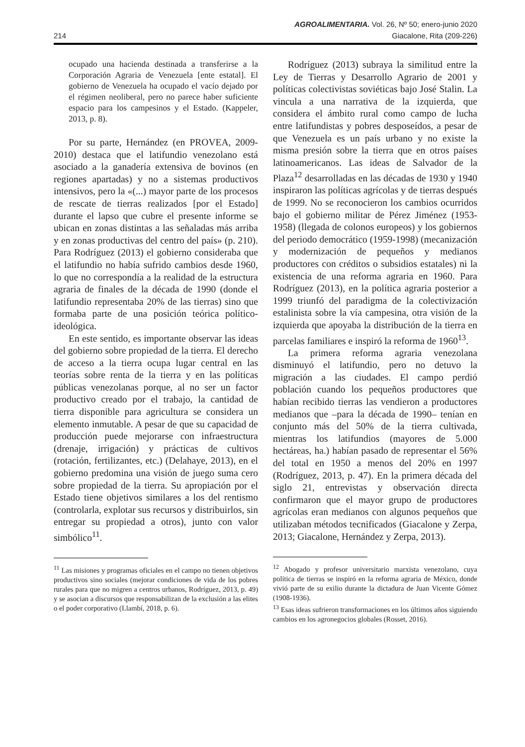AGROALIMENTARIA. Vol. 26, Nº 50; enero-junio 2020
214 Giacalone, Rita (209-226)
ocupado una hacienda destinada a transferirse a la Corporación Agraria de Venezuela [ente estatal]. El gobierno de Venezuela ha ocupado el vacío dejado por el régimen neoliberal, pero no parece haber suficiente espacio para los campesinos y el Estado. (Kappeler, 2013, p. 8).
Por su parte, Hernández (en PROVEA, 2009-2010) destaca que el latifundio venezolano está asociado a la ganadería extensiva de bovinos (en regiones apartadas) y no a sistemas productivos intensivos, pero la «(...) mayor parte de los procesos de rescate de tierras realizados [por el Estado] durante el lapso que cubre el presente informe se ubican en zonas distintas a las señaladas más arriba y en zonas productivas del centro del país» (p. 210). Para Rodríguez (2013) el gobierno consideraba que el latifundio no había sufrido cambios desde 1960, lo que no correspondía a la realidad de la estructura agraria de finales de la década de 1990 (donde el latifundio representaba 20% de las tierras) sino que formaba parte de una posición teórica político-ideológica.
En este sentido, es importante observar las ideas del gobierno sobre propiedad de la tierra. El derecho de acceso a la tierra ocupa lugar central en las teorías sobre renta de la tierra y en las políticas públicas venezolanas porque, al no ser un factor productivo creado por el trabajo, la cantidad de tierra disponible para agricultura se considera un elemento inmutable. A pesar de que su capacidad de producción puede mejorarse con infraestructura (drenaje, irrigación) y prácticas de cultivos (rotación, fertilizantes, etc.) (Delahaye, 2013), en el gobierno predomina una visión de juego suma cero sobre propiedad de la tierra. Su apropiación por el Estado tiene objetivos similares a los del rentismo (controlarla, explotar sus recursos y distribuirlos, sin entregar su propiedad a otros), junto con valor simbólico<sup>11</sup>.
<sup>11</sup> Las misiones y programas oficiales en el campo no tienen objetivos productivos sino sociales (mejorar condiciones de vida de los pobres rurales para que no migren a centros urbanos, Rodríguez, 2013, p. 49) y se asocian a discursos que responsabilizan de la exclusión a las elites o el poder corporativo (Llambí, 2018, p. 6).
Rodríguez (2013) subraya la similitud entre la Ley de Tierras y Desarrollo Agrario de 2001 y políticas colectivistas soviéticas bajo José Stalin. La vincula a una narrativa de la izquierda, que considera el ámbito rural como campo de lucha entre latifundistas y pobres desposeídos, a pesar de que Venezuela es un país urbano y no existe la misma presión sobre la tierra que en otros países latinoamericanos. Las ideas de Salvador de la Plaza<sup>12</sup> desarrolladas en las décadas de 1930 y 1940 inspiraron las políticas agrícolas y de tierras después de 1999. No se reconocieron los cambios ocurridos bajo el gobierno militar de Pérez Jiménez (1953-1958) (llegada de colonos europeos) y los gobiernos del periodo democrático (1959-1998) (mecanización y modernización de pequeños y medianos productores con créditos o subsidios estatales) ni la existencia de una reforma agraria en 1960. Para Rodríguez (2013), en la política agraria posterior a 1999 triunfó del paradigma de la colectivización estalinista sobre la vía campesina, otra visión de la izquierda que apoyaba la distribución de la tierra en parcelas familiares e inspiró la reforma de 1960<sup>13</sup>.
La primera reforma agraria venezolana disminuyó el latifundio, pero no detuvo la migración a las ciudades. El campo perdió población cuando los pequeños productores que habían recibido tierras las vendieron a productores medianos que –para la década de 1990– tenían en conjunto más del 50% de la tierra cultivada, mientras los latifundios (mayores de 5.000 hectáreas, ha.) habían pasado de representar el 56% del total en 1950 a menos del 20% en 1997 (Rodríguez, 2013, p. 47). En la primera década del siglo 21, entrevistas y observación directa confirmaron que el mayor grupo de productores agrícolas eran medianos con algunos pequeños que utilizaban métodos tecnificados (Giacalone y Zerpa, 2013; Giacalone, Hernández y Zerpa, 2013).
<sup>12</sup> Abogado y profesor universitario marxista venezolano, cuya política de tierras se inspiró en la reforma agraria de México, donde vivió parte de su exilio durante la dictadura de Juan Vicente Gómez (1908-1936).
<sup>13</sup> Esas ideas sufrieron transformaciones en los últimos años siguiendo cambios en los agronegocios globales (Rosset, 2016).